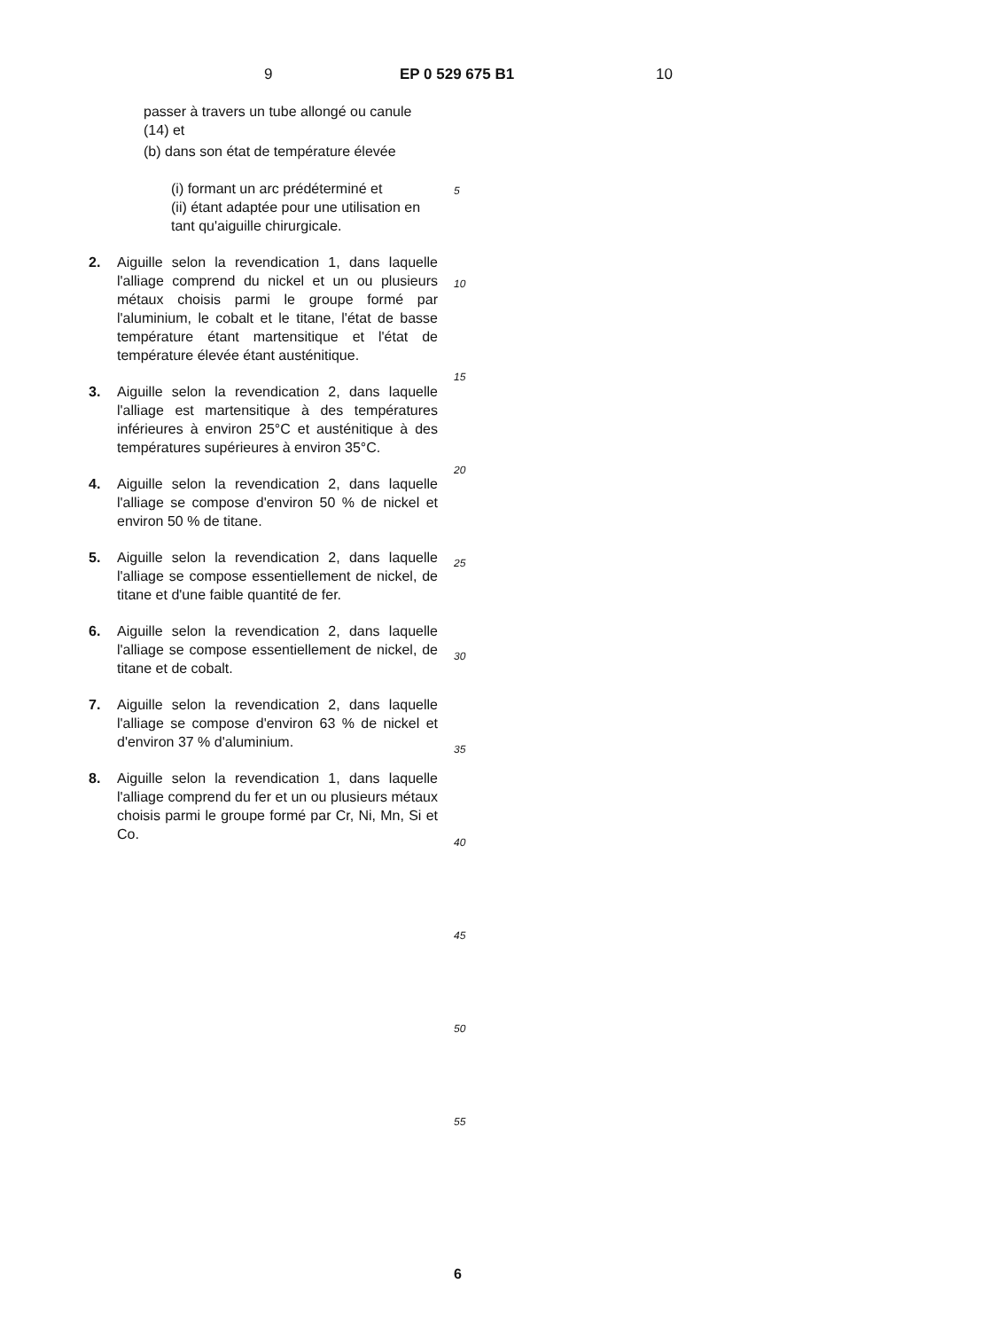9 EP 0 529 675 B1 10
passer à travers un tube allongé ou canule (14) et
(b) dans son état de température élevée
(i) formant un arc prédéterminé et
(ii) étant adaptée pour une utilisation en tant qu'aiguille chirurgicale.
2. Aiguille selon la revendication 1, dans laquelle l'alliage comprend du nickel et un ou plusieurs métaux choisis parmi le groupe formé par l'aluminium, le cobalt et le titane, l'état de basse température étant martensitique et l'état de température élevée étant austénitique.
3. Aiguille selon la revendication 2, dans laquelle l'alliage est martensitique à des températures inférieures à environ 25°C et austénitique à des températures supérieures à environ 35°C.
4. Aiguille selon la revendication 2, dans laquelle l'alliage se compose d'environ 50 % de nickel et environ 50 % de titane.
5. Aiguille selon la revendication 2, dans laquelle l'alliage se compose essentiellement de nickel, de titane et d'une faible quantité de fer.
6. Aiguille selon la revendication 2, dans laquelle l'alliage se compose essentiellement de nickel, de titane et de cobalt.
7. Aiguille selon la revendication 2, dans laquelle l'alliage se compose d'environ 63 % de nickel et d'environ 37 % d'aluminium.
8. Aiguille selon la revendication 1, dans laquelle l'alliage comprend du fer et un ou plusieurs métaux choisis parmi le groupe formé par Cr, Ni, Mn, Si et Co.
5
10
15
20
25
30
35
40
45
50
55
6